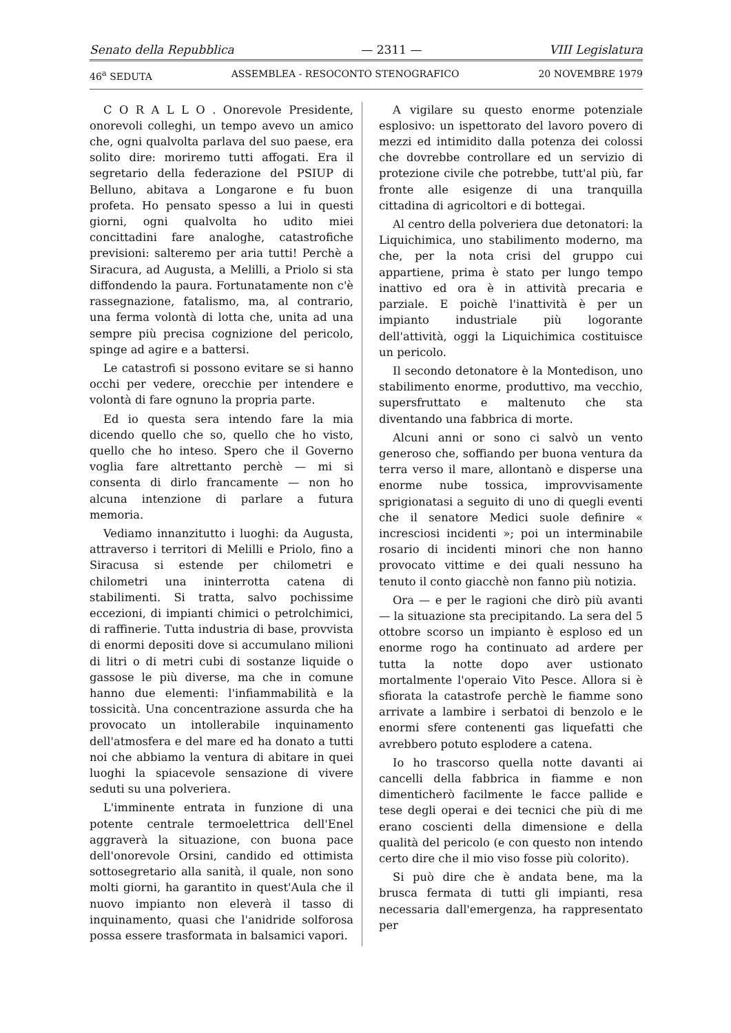Senato della Repubblica — 2311 — VIII Legislatura
46<sup>a</sup> SEDUTA ASSEMBLEA - RESOCONTO STENOGRAFICO 20 NOVEMBRE 1979
C O R A L L O . Onorevole Presidente, onorevoli colleghi, un tempo avevo un amico che, ogni qualvolta parlava del suo paese, era solito dire: moriremo tutti affogati. Era il segretario della federazione del PSIUP di Belluno, abitava a Longarone e fu buon profeta. Ho pensato spesso a lui in questi giorni, ogni qualvolta ho udito miei concittadini fare analoghe, catastrofiche previsioni: salteremo per aria tutti! Perchè a Siracura, ad Augusta, a Melilli, a Priolo si sta diffondendo la paura. Fortunatamente non c'è rassegnazione, fatalismo, ma, al contrario, una ferma volontà di lotta che, unita ad una sempre più precisa cognizione del pericolo, spinge ad agire e a battersi.
Le catastrofi si possono evitare se si hanno occhi per vedere, orecchie per intendere e volontà di fare ognuno la propria parte.
Ed io questa sera intendo fare la mia dicendo quello che so, quello che ho visto, quello che ho inteso. Spero che il Governo voglia fare altrettanto perchè — mi si consenta di dirlo francamente — non ho alcuna intenzione di parlare a futura memoria.
Vediamo innanzitutto i luoghi: da Augusta, attraverso i territori di Melilli e Priolo, fino a Siracusa si estende per chilometri e chilometri una ininterrotta catena di stabilimenti. Si tratta, salvo pochissime eccezioni, di impianti chimici o petrolchimici, di raffinerie. Tutta industria di base, provvista di enormi depositi dove si accumulano milioni di litri o di metri cubi di sostanze liquide o gassose le più diverse, ma che in comune hanno due elementi: l'infiammabilità e la tossicità. Una concentrazione assurda che ha provocato un intollerabile inquinamento dell'atmosfera e del mare ed ha donato a tutti noi che abbiamo la ventura di abitare in quei luoghi la spiacevole sensazione di vivere seduti su una polveriera.
L'imminente entrata in funzione di una potente centrale termoelettrica dell'Enel aggraverà la situazione, con buona pace dell'onorevole Orsini, candido ed ottimista sottosegretario alla sanità, il quale, non sono molti giorni, ha garantito in quest'Aula che il nuovo impianto non eleverà il tasso di inquinamento, quasi che l'anidride solforosa possa essere trasformata in balsamici vapori.
A vigilare su questo enorme potenziale esplosivo: un ispettorato del lavoro povero di mezzi ed intimidito dalla potenza dei colossi che dovrebbe controllare ed un servizio di protezione civile che potrebbe, tutt'al più, far fronte alle esigenze di una tranquilla cittadina di agricoltori e di bottegai.
Al centro della polveriera due detonatori: la Liquichimica, uno stabilimento moderno, ma che, per la nota crisi del gruppo cui appartiene, prima è stato per lungo tempo inattivo ed ora è in attività precaria e parziale. E poichè l'inattività è per un impianto industriale più logorante dell'attività, oggi la Liquichimica costituisce un pericolo.
Il secondo detonatore è la Montedison, uno stabilimento enorme, produttivo, ma vecchio, supersfruttato e maltenuto che sta diventando una fabbrica di morte.
Alcuni anni or sono ci salvò un vento generoso che, soffiando per buona ventura da terra verso il mare, allontanò e disperse una enorme nube tossica, improvvisamente sprigionatasi a seguito di uno di quegli eventi che il senatore Medici suole definire « incresciosi incidenti »; poi un interminabile rosario di incidenti minori che non hanno provocato vittime e dei quali nessuno ha tenuto il conto giacchè non fanno più notizia.
Ora — e per le ragioni che dirò più avanti — la situazione sta precipitando. La sera del 5 ottobre scorso un impianto è esploso ed un enorme rogo ha continuato ad ardere per tutta la notte dopo aver ustionato mortalmente l'operaio Vito Pesce. Allora si è sfiorata la catastrofe perchè le fiamme sono arrivate a lambire i serbatoi di benzolo e le enormi sfere contenenti gas liquefatti che avrebbero potuto esplodere a catena.
Io ho trascorso quella notte davanti ai cancelli della fabbrica in fiamme e non dimenticherò facilmente le facce pallide e tese degli operai e dei tecnici che più di me erano coscienti della dimensione e della qualità del pericolo (e con questo non intendo certo dire che il mio viso fosse più colorito).
Si può dire che è andata bene, ma la brusca fermata di tutti gli impianti, resa necessaria dall'emergenza, ha rappresentato per